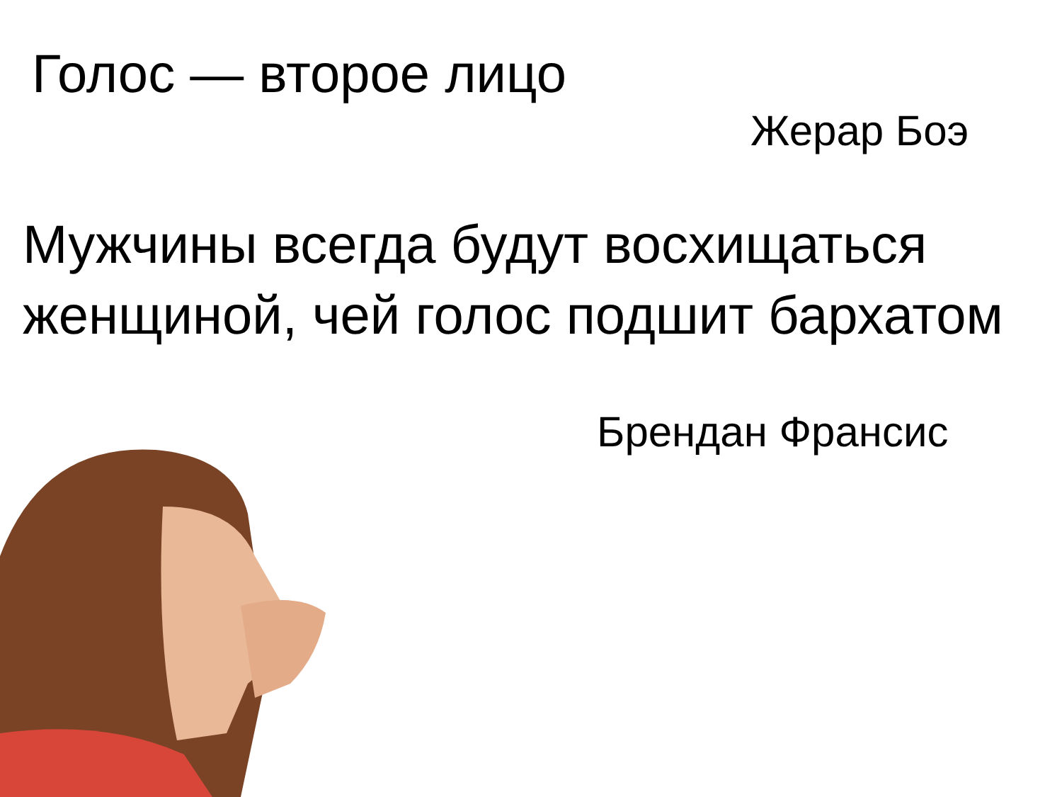Голос — второе лицо
Жерар Боэ
Мужчины всегда будут восхищаться женщиной, чей голос подшит бархатом
Брендан Франсис